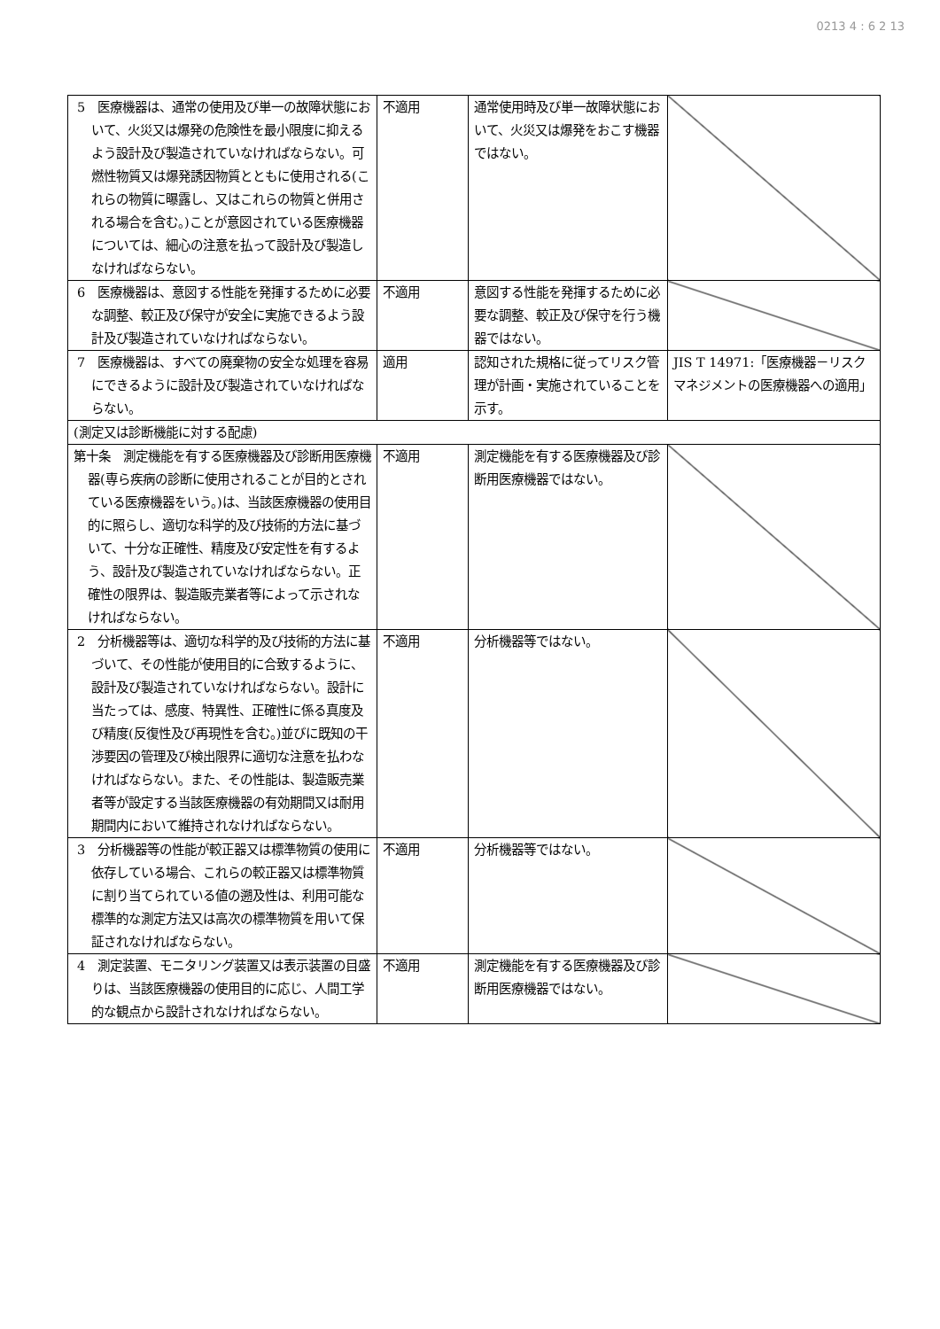0213 4 : 6 2 13
| 5 医療機器は、通常の使用及び単一の故障状態において、火災又は爆発の危険性を最小限度に抑えるよう設計及び製造されていなければならない。可燃性物質又は爆発誘因物質とともに使用される(これらの物質に曝露し、又はこれらの物質と併用される場合を含む。)ことが意図されている医療機器については、細心の注意を払って設計及び製造しなければならない。 | 不適用 | 通常使用時及び単一故障状態において、火災又は爆発をおこす機器ではない。 | |
| 6 医療機器は、意図する性能を発揮するために必要な調整、較正及び保守が安全に実施できるよう設計及び製造されていなければならない。 | 不適用 | 意図する性能を発揮するために必要な調整、較正及び保守を行う機器ではない。 | |
| 7 医療機器は、すべての廃棄物の安全な処理を容易にできるように設計及び製造されていなければならない。 | 適用 | 認知された規格に従ってリスク管理が計画・実施されていることを示す。 | JIS T 14971:「医療機器－リスクマネジメントの医療機器への適用」 |
| (測定又は診断機能に対する配慮) | | | |
| 第十条 測定機能を有する医療機器及び診断用医療機器(専ら疾病の診断に使用されることが目的とされている医療機器をいう。)は、当該医療機器の使用目的に照らし、適切な科学的及び技術的方法に基づいて、十分な正確性、精度及び安定性を有するよう、設計及び製造されていなければならない。正確性の限界は、製造販売業者等によって示されなければならない。 | 不適用 | 測定機能を有する医療機器及び診断用医療機器ではない。 | |
| 2 分析機器等は、適切な科学的及び技術的方法に基づいて、その性能が使用目的に合致するように、設計及び製造されていなければならない。設計に当たっては、感度、特異性、正確性に係る真度及び精度(反復性及び再現性を含む。)並びに既知の干渉要因の管理及び検出限界に適切な注意を払わなければならない。また、その性能は、製造販売業者等が設定する当該医療機器の有効期間又は耐用期間内において維持されなければならない。 | 不適用 | 分析機器等ではない。 | |
| 3 分析機器等の性能が較正器又は標準物質の使用に依存している場合、これらの較正器又は標準物質に割り当てられている値の遡及性は、利用可能な標準的な測定方法又は高次の標準物質を用いて保証されなければならない。 | 不適用 | 分析機器等ではない。 | |
| 4 測定装置、モニタリング装置又は表示装置の目盛りは、当該医療機器の使用目的に応じ、人間工学的な観点から設計されなければならない。 | 不適用 | 測定機能を有する医療機器及び診断用医療機器ではない。 | |